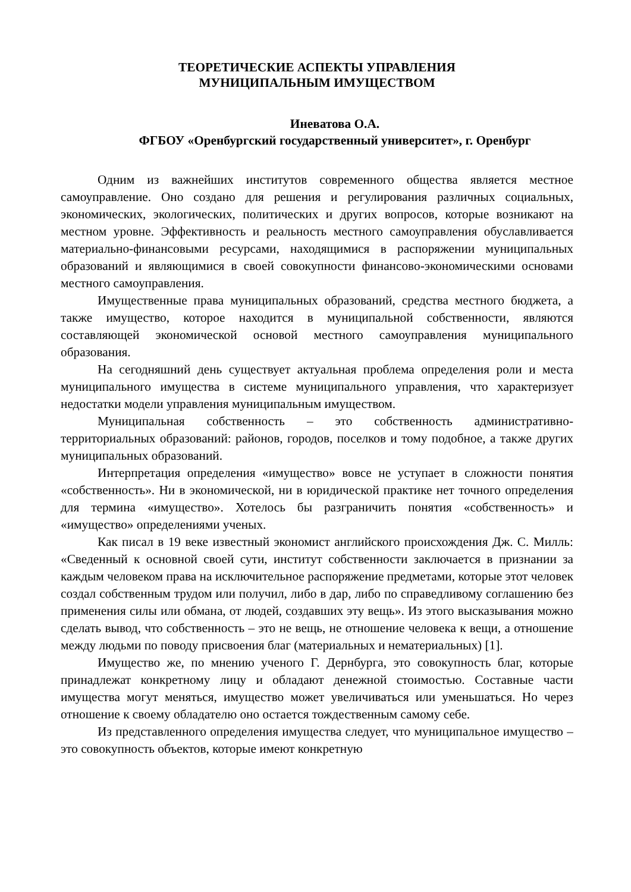ТЕОРЕТИЧЕСКИЕ АСПЕКТЫ УПРАВЛЕНИЯ
МУНИЦИПАЛЬНЫМ ИМУЩЕСТВОМ
Иневатова О.А.
ФГБОУ «Оренбургский государственный университет», г. Оренбург
Одним из важнейших институтов современного общества является местное самоуправление. Оно создано для решения и регулирования различных социальных, экономических, экологических, политических и других вопросов, которые возникают на местном уровне. Эффективность и реальность местного самоуправления обуславливается материально-финансовыми ресурсами, находящимися в распоряжении муниципальных образований и являющимися в своей совокупности финансово-экономическими основами местного самоуправления.
Имущественные права муниципальных образований, средства местного бюджета, а также имущество, которое находится в муниципальной собственности, являются составляющей экономической основой местного самоуправления муниципального образования.
На сегодняшний день существует актуальная проблема определения роли и места муниципального имущества в системе муниципального управления, что характеризует недостатки модели управления муниципальным имуществом.
Муниципальная собственность – это собственность административно-территориальных образований: районов, городов, поселков и тому подобное, а также других муниципальных образований.
Интерпретация определения «имущество» вовсе не уступает в сложности понятия «собственность». Ни в экономической, ни в юридической практике нет точного определения для термина «имущество». Хотелось бы разграничить понятия «собственность» и «имущество» определениями ученых.
Как писал в 19 веке известный экономист английского происхождения Дж. С. Милль: «Сведенный к основной своей сути, институт собственности заключается в признании за каждым человеком права на исключительное распоряжение предметами, которые этот человек создал собственным трудом или получил, либо в дар, либо по справедливому соглашению без применения силы или обмана, от людей, создавших эту вещь». Из этого высказывания можно сделать вывод, что собственность – это не вещь, не отношение человека к вещи, а отношение между людьми по поводу присвоения благ (материальных и нематериальных) [1].
Имущество же, по мнению ученого Г. Дернбурга, это совокупность благ, которые принадлежат конкретному лицу и обладают денежной стоимостью. Составные части имущества могут меняться, имущество может увеличиваться или уменьшаться. Но через отношение к своему обладателю оно остается тождественным самому себе.
Из представленного определения имущества следует, что муниципальное имущество – это совокупность объектов, которые имеют конкретную